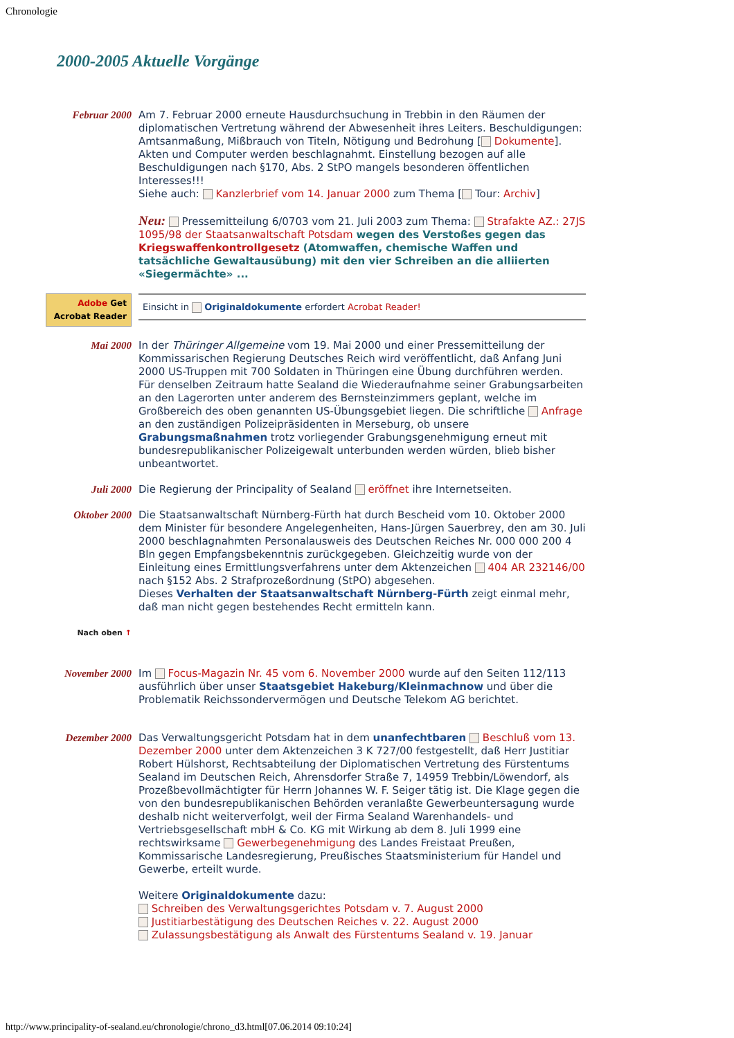Chronologie
2000-2005 Aktuelle Vorgänge
| Februar 2000 | Am 7. Februar 2000 erneute Hausdurchsuchung in Trebbin in den Räumen der diplomatischen Vertretung während der Abwesenheit ihres Leiters. Beschuldigungen: Amtsanmaßung, Mißbrauch von Titeln, Nötigung und Bedrohung [ Dokumente ]. Akten und Computer werden beschlagnahmt. Einstellung bezogen auf alle Beschuldigungen nach §170, Abs. 2 StPO mangels besonderen öffentlichen Interesses!!! Siehe auch: Kanzlerbrief vom 14. Januar 2000 zum Thema [ Tour: Archiv ] Neu: Pressemitteilung 6/0703 vom 21. Juli 2003 zum Thema: Strafakte AZ.: 27JS 1095/98 der Staatsanwaltschaft Potsdam wegen des Verstoßes gegen das Kriegswaffenkontrollgesetz (Atomwaffen, chemische Waffen und tatsächliche Gewaltausübung) mit den vier Schreiben an die alliierten «Siegermächte» ... |
| Adobe Get Acrobat Reader | Einsicht in Originaldokumente erfordert Acrobat Reader! |
| Mai 2000 | In der Thüringer Allgemeine vom 19. Mai 2000 und einer Pressemitteilung der Kommissarischen Regierung Deutsches Reich wird veröffentlicht, daß Anfang Juni 2000 US-Truppen mit 700 Soldaten in Thüringen eine Übung durchführen werden. Für denselben Zeitraum hatte Sealand die Wiederaufnahme seiner Grabungsarbeiten an den Lagerorten unter anderem des Bernsteinzimmers geplant, welche im Großbereich des oben genannten US-Übungsgebiet liegen. Die schriftliche Anfrage an den zuständigen Polizeipräsidenten in Merseburg, ob unsere Grabungsmaßnahmen trotz vorliegender Grabungsgenehmigung erneut mit bundesrepublikanischer Polizeigewalt unterbunden werden würden, blieb bisher unbeantwortet. |
| Juli 2000 | Die Regierung der Principality of Sealand eröffnet ihre Internetseiten. |
| Oktober 2000 | Die Staatsanwaltschaft Nürnberg-Fürth hat durch Bescheid vom 10. Oktober 2000 dem Minister für besondere Angelegenheiten, Hans-Jürgen Sauerbrey, den am 30. Juli 2000 beschlagnahmten Personalausweis des Deutschen Reiches Nr. 000 000 200 4 Bln gegen Empfangsbekenntnis zurückgegeben. Gleichzeitig wurde von der Einleitung eines Ermittlungsverfahrens unter dem Aktenzeichen 404 AR 232146/00 nach §152 Abs. 2 Strafprozeßordnung (StPO) abgesehen. Dieses Verhalten der Staatsanwaltschaft Nürnberg-Fürth zeigt einmal mehr, daß man nicht gegen bestehendes Recht ermitteln kann. |
| Nach oben ↑ | |
| November 2000 | Im Focus-Magazin Nr. 45 vom 6. November 2000 wurde auf den Seiten 112/113 ausführlich über unser Staatsgebiet Hakeburg/Kleinmachnow und über die Problematik Reichssondervermögen und Deutsche Telekom AG berichtet. |
| Dezember 2000 | Das Verwaltungsgericht Potsdam hat in dem unanfechtbaren Beschluß vom 13. Dezember 2000 unter dem Aktenzeichen 3 K 727/00 festgestellt, daß Herr Justitiar Robert Hülshorst, Rechtsabteilung der Diplomatischen Vertretung des Fürstentums Sealand im Deutschen Reich, Ahrensdorfer Straße 7, 14959 Trebbin/Löwendorf, als Prozeßbevollmächtigter für Herrn Johannes W. F. Seiger tätig ist. Die Klage gegen die von den bundesrepublikanischen Behörden veranlaßte Gewerbeuntersagung wurde deshalb nicht weiterverfolgt, weil der Firma Sealand Warenhandels- und Vertriebsgesellschaft mbH & Co. KG mit Wirkung ab dem 8. Juli 1999 eine rechtswirksame Gewerbegenehmigung des Landes Freistaat Preußen, Kommissarische Landesregierung, Preußisches Staatsministerium für Handel und Gewerbe, erteilt wurde. Weitere Originaldokumente dazu: Schreiben des Verwaltungsgerichtes Potsdam v. 7. August 2000 Justitiarbestätigung des Deutschen Reiches v. 22. August 2000 Zulassungsbestätigung als Anwalt des Fürstentums Sealand v. 19. Januar |
http://www.principality-of-sealand.eu/chronologie/chrono_d3.html[07.06.2014 09:10:24]